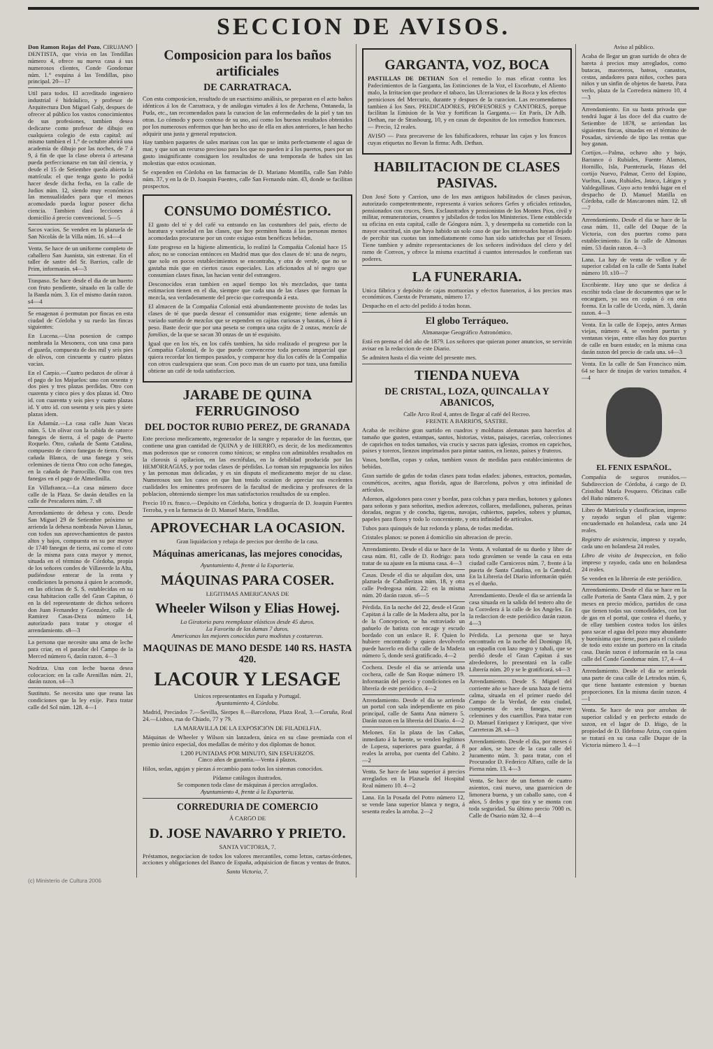SECCION DE AVISOS.
Don Ramon Rojas del Pozo. CIRUJANO DENTISTA, que vivia en las Tendillas número 4, ofrece su nueva casa á sus numerosos clientes, Conde Gondomar núm. 1.° esquina á las Tendillas, piso principal. 20—17
Util para todos. El acreditado ingeniero industrial é hidráulico, y profesor de Arquitectura Don Miguel Galy, despues de ofrecer al público los vastos conocimientos de sus profesiones, tambien desea dedicarse como profesor de dibujo en cualquiera colegio de esta capital: así mismo tambien el 1.° de octubre abrirá una academia de dibujo por las noches, de 7 á 9, á fin de que la clase obrera ó artesana pueda perfeccionarse en tan útil ciencia, y desde el 15 de Setiembre queda abierta la matrícula: el que tenga gusto lo podrá hacer desde dicha fecha, en la calle de Judios núm. 12, siendo muy económicas las mensualidades para que el menos acomodado pueda lograr poseer dicha ciencia. Tambien dará lecciones á domicilio á precio convencional. 5—5
Sacos vacios. Se venden en la plazuela de San Nicolás de la Villa núm. 16. s4—4
Venta. Se hace de un uniforme completo de caballero San Juanista, sin estrenar. En el taller de sastre del Sr. Barrios, calle de Prim, informarán. s4—3
Traspaso. Se hace desde el dia de un huerto con fruto pendiente, situado en la calle de la Banda núm. 3. En el mismo darán razon. s4—4
Se enagenan ó permutan por fincas en esta ciudad de Córdoba y su ruedo las fincas siguientes:
En Lucena.—Una posesion de campo nombrada la Mesonera, con una casa para el guarda, compuesta de dos mil y seis pies de olivos, con cincuenta y cuatro plazas vacias.
En el Carpio.—Cuatro pedazos de olivar á el pago de los Majuelos: uno con sesenta y dos pies y tres plazas perdidas. Otro con cuarenta y cinco pies y dos plazas id. Otro id. con cuarenta y seis pies y cuatro plazas id. Y otro id. con sesenta y seis pies y siete plazas idem.
En Adamúz.—La casa calle Juan Vacas núm. 5. Un olivar con la cabida de catorce fanegas de tierra, á el pago de Puerto Roquelo. Otro, cañada de Santa Catalina, compuesto de cinco fanegas de tierra. Otro, cañada Blanca, de una fanega y seis celemines de tierra Otro con ocho fanegas, en la cañada de Parrocillo. Otro con tres fanegas en el pago de Almedinilla.
En Villafranca.—La casa número doce calle de la Plaza. Se darán detalles en la calle de Pescadores núm. 7. s8
Arrendamiento de dehesa y coto. Desde San Miguel 29 de Setiembre próximo se arrienda la dehesa nombrada Navas Llanas, con todos sus aprovechamientos de pastos altos y bajos, compuesta en su por mayor de 1740 fanegas de tierra, así como el coto de la misma para caza mayor y menor, situada en el término de Córdoba, propia de los señores condes de Villaverde la Alta, pudiéndose enterar de la renta y condiciones la persona á quien le acomode, en las oficinas de S. S. establecidas en su casa habitacion calle del Gran Capitan, ó en la del representante de dichos señores don Juan Fernandez y Gonzalez, calle de Ramirez Casas-Deza número 14, autorizado para tratar y otorgar el arrendamiento. s8—3
La persona que necesite una ama de leche para criar, en el parador del Campo de la Merced número 6, darán razon. 4—3
Nodriza. Una con leche buena desea colocacion: en la calle Arenillas núm. 21, darán razon. s4—3
Sustituto. Se necesita uno que reuna las condiciones que la ley exije. Para tratar calle del Sol núm. 128. 4—1
Composicion para los baños artificiales
DE CARRATRACA.
Con esta composicion, resultado de un esactisimo análisis, se preparan en el acto baños idénticos á los de Carratraca, y de análogas virtudes á los de Archena, Ontaneda, la Puda, etc., tan recomendados para la curacion de las enfermedades de la piel y tan tas otras. Lo cómodo y poco costoso de su uso, así como los buenos resultados obtenidos por los numerosos enfermos que han hecho uso de ella en años anteriores, le han hecho adquirir una justa y general reputacion.
Hay tambien paquetes de sales marinas con las que se imita perfectamente el agua de mar, y que son un recurso precioso para los que no pueden ir á los puertos, pues por un gasto insignificante consiguen los resultados de una temporada de baños sin las molestias que estos ocasionan.
Se expenden en Córdoba en las farmacias de D. Mariano Montilla, calle San Pablo núm. 37, y en la de D. Joaquin Fuentes, calle San Fernando núm. 43, donde se facilitan prospectos.
CONSUMO DOMÉSTICO.
El gasto del té y del café va entrando en las costumbres del pais, efecto de baratura y variedad en las clases, que hoy permiten hasta á las personas menos acomodadas procurarse por un coste exiguo estas benéficas bebidas.
Este progreso en la higiene alimenticia, lo realizó la Compañia Colonial hace 15 años; no se conocian entónces en Madrid mas que dos clases de té: una de negro, que solo en pocos establecimientos se encontraba, y otra de verde, que no se gastaba más que en ciertos casos especiales. Los aficionados al té negro que consumian clases finas, las hacian venir del estrangero.
Desconocidos eran tambien en aquel tiempo los tés mezclados, que tanta estimacion tienen en el dia, siempre que cada una de las clases que forman la mezcla, sea verdaderamente del precio que corresponda á esta.
El almacen de la Compañia Colonial está abundantemente provisto de todas las clases de té que pueda desear el consumidor mas exigente; tiene además un variado surtido de mezclas que se espenden en cajitas curiosas y baratas, ó bien á peso. Baste decir que por una peseta se compra una cajita de 2 onzas, mezcla de familias, de la que se sacan 30 onzas de un té esquisito.
Igual que en los tés, en los cafés tambien, ha sido realizado el progreso por la Compañia Colonial, de lo que puede convencerse toda persona imparcial que quiera recordar los tiempos pasados, y comparar hoy dia los cafés de la Compañia con otros cualesquiera que sean. Con poco mas de un cuarto por taza, una familia obtiene un café de toda satisfaccion.
JARABE DE QUINA FERRUGINOSO
DEL DOCTOR RUBIO PEREZ, DE GRANADA
Este precioso medicamento, regenerador de la sangre y reparador de las fuerzas, que contiene una gran cantidad de QUINA y de HIERRO, es decir, de los medicamentos mas poderosos que se conocen como tónicos; se emplea con admirables resultados en la clorosis ú opilacion, en las escrófulas, en la debilidad producida por las HEMORRAGIAS, y por todas clases de pérdidas. Lo toman sin repugnancia los niños y las personas mas delicadas, y es sin disputa el medicamento mejor de su clase. Numerosos son los casos en que han tenido ocasion de apreciar sus escelentes cualidades los eminentes profesores de la facultad de medicina y profesores de la poblacion, obteniendo siempre los mas satisfactorios resultados de su empleo.
Precio 10 rs. frasco.—Depósito en Córdoba, botica y droguería de D. Joaquin Fuentes Terroba, y en la farmacia de D. Manuel Marin, Tendillas.
APROVECHAR LA OCASION.
Gran liquidacion y rebaja de precios por derribo de la casa.
Máquinas americanas, las mejores conocidas,
Ayuntamiento 4, frente á la Esparteria.
MÁQUINAS PARA COSER.
LEGITIMAS AMERICANAS DE
Wheeler Wilson y Elias Howej.
La Giratoria para reemplazar elásticos desde 45 duros.
La Favorita de las damas 7 duros.
Americanas las mejores conocidas para modistas y costureras.
MAQUINAS DE MANO DESDE 140 RS. HASTA 420.
LACOUR Y LESAGE
Unicos representantes en España y Portugal.
Ayuntamiento 4, Córdoba.
Madrid, Preciados 7.—Sevilla, Sierpes 8.—Barcelona, Plaza Real, 3.—Coruña, Real 24.—Lisboa, rua do Chiado, 77 y 79.
LA MARAVILLA DE LA EXPOSICION DE FILADELFIA.
Máquinas de Wheeler y Wilson sin lanzadera, única en su clase premiada con el premio único especial, dos medallas de mérito y dos diplomas de honor.
1.200 PUNTADAS POR MINUTO, SIN ESFUERZOS.
Cinco años de garantía.—Venta á plazos.
Hilos, sedas, agujas y piezas á recambio para todos los sistemas conocidos.
Pídanse catálogos ilustrados.
Se componen toda clase de máquinas á precios arreglados.
Ayuntamiento 4, frente á la Esparteria.
CORREDURIA DE COMERCIO
Á CARGO DE
D. JOSE NAVARRO Y PRIETO.
SANTA VICTORIA, 7.
Préstamos, negociacion de todos los valores mercantiles, como letras, cartas-órdenes, acciones y obligaciones del Banco de España, adquisicion de fincas y ventas de frutos.
Santa Victoria, 7.
GARGANTA, VOZ, BOCA
PASTILLAS DE DETHAN Son el remedio lo mas eficaz contra los Padecimientos de la Garganta, las Estinciones de la Voz, el Escorbuto, el Aliento malo, la Irritacion que produce el tabaco, las Ulceraciones de la Boca y los efectos perniciosos del Mercurio, durante y despues de la curacion. Las recomendamos tambien á los Snrs. PREDICADORES, PROFESORES y CANTORES, porque facilitan la Emision de la Voz y fortifican la Garganta.— En París, Dr Adh. Dethan, rue de Strasbourg, 10, y en casas de depositos de los remedios franceses.— Precio, 12 reales.
AVISO — Para precaverse de los falsificadores, rehusar las cajas y los frascos cuyas etiquetas no llevan la firma: Adh. Dethan.
HABILITACION DE CLASES PASIVAS.
Don José Soto y Carrion, uno de los mas antiguos habilitados de clases pasivas, autorizado competentemente, representa á varios señores Gefes y oficiales retirados, pensionados con cruces, Sres. Esclaustrados y pensionistas de los Montes Pios, civil y militar, remuneratorias, cesantes y jubilados de todos los Ministerios. Tiene establecida su oficina en esta capital, calle de Góngora núm. 3, y desempeña su cometido con la mayor esactitud, sin que haya habido un solo caso de que los interesados hayan dejado de percibir sus cuotas tan inmediatamente como han sido satisfechas por el Tesoro. Tiene tambien y admite representaciones de los señores individuos del clero y del ramo de Correos, y ofrece la misma exactitud á cuantos interesados le confieran sus poderes.
LA FUNERARIA.
Unica fábrica y depósito de cajas mortuorias y efectos funerarios, á los precios mas económicos. Cuesta de Peramato, número 17.
Despacho en el acto del pedido á todas horas.
El globo Terráqueo.
Almanaque Geográfico Astronómico.
Está en prensa el del año de 1879. Los señores que quieran poner anuncios, se servirán avisar en la redaccion de este Diario.
Se admiten hasta el dia veinte del presente mes.
TIENDA NUEVA
DE CRISTAL, LOZA, QUINCALLA Y ABANICOS,
Calle Arco Real 4, antes de llegar al café del Recreo.
FRENTE A BARRIOS, SASTRE.
Acaba de recibirse gran surtido en cuadros y molduras alemanas para hacerlos al tamaño que gusten, estampas, santos, historias, vistas, paisajes, cacerías, colecciones de caprichos en todos tamaños, via crucis y sacras para iglesias, cromos en caprichos, paises y toreros, lienzos imprimados para pintar santos, en lienzo, paises y fruteros.
Vasos, botellas, copas y cañas, tambien vasos de medidas para establecimientos de bebidas.
Gran surtido de gafas de todas clases para todas edades: jabones, estractos, pomadas, cosméticos, aceites, agua florida, agua de Barcelona, polvos y otra infinidad de artículos.
Adornos, algodones para coser y bordar, para colchas y para medias, botones y galones para señoras y para señoritas, medios aderezos, collares, medallones, pulseras, peinas doradas, negras y de concha, tigeras, navajas, cubiertos, papeles, sobres y plumas, papeles para flores y todo lo concerniente, y otra infinidad de artículos.
Tubos para quinqués de luz redonda y plana, de todas medidas.
Cristales planos: se ponen á domicilio sin alteracion de precio.
Arrendamiento. Desde el dia se hace de la casa núm. 81, calle de D. Rodrigo: para tratar de su ajuste en la misma casa. 4—3
Casas. Desde el dia se alquilan dos, una plazuela de Caballerizas núm. 18, y otra calle Pedregosa núm. 22: en la misma núm. 20 darán razon. s6—5
Pérdida. En la noche del 22, desde el Gran Capitan á la calle de la Madera alta, por la de la Concepcion, se ha estraviado un pañuelo de batista con encage y escudo bordado con un enlace R. F. Quien lo hubiere encontrado y quiera devolverlo puede hacerlo en dicha calle de la Madera número 5, donde será gratificado. 4—2
Cochera. Desde el dia se arrienda una cochera, calle de San Roque número 19. Informarán del precio y condiciones en la librería de este periódico. 4—2
Arrendamiento. Desde el dia se arrienda un portal con sala independiente en piso principal, calle de Santa Ana número 5. Darán razon en la libreria del Diario. 4—2
Melones. En la plaza de las Cañas, inmediato á la fuente, se venden legítimos de Lopera, superiores para guardar, á 8 reales la arroba, por cuenta del Cabito. 2—2
Venta. Se hace de lana superior á precios arreglados en la Plazuela del Hospital Real número 10. 4—2
Lana. En la Posada del Potro número 12, se vende lana superior blanca y negra, á sesenta reales la arroba. 2—2
Venta. A voluntad de su dueño y libre de todo gravámen se vende la casa en esta ciudad calle Carniceros núm. 7, frente á la puerta de Santa Catalina, en la Catedral. En la Libreria del Diario informarán quién es el dueño.
Arrendamiento. Desde el dia se arrienda la casa situada en la salida del testero alto de la Corredera á la calle de los Angeles. En la redaccion de este periódico darán razon. 4—3
Pérdida. La persona que se haya encontrado en la noche del Domingo 18, un espadin con lazo negro y tahali, que se perdió desde el Gran Capitan á sus alrededores, lo presentará en la calle Librería núm. 20 y se le gratificará. s4—3
Arrendamiento. Desde S. Miguel del corriente año se hace de una haza de tierra calma, situada en el primer ruedo del Campo de la Verdad, de esta ciudad, compuesta de seis fanegas, nueve celemines y dos cuartillos. Para tratar con D. Manuel Enriquez y Enriquez, que vive Carreteras 28. s4—3
Arrendamiento. Desde el dia, por meses ó por años, se hace de la casa calle del Juramento núm. 3: para tratar, con el Procurador D. Federico Alfaro, calle de la Pierna núm. 13. 4—3
Venta. Se hace de un faeton de cuatro asientos, casi nuevo, una guarnicion de limonera buena, y un caballo sano, con 4 años, 5 dedos y que tira y se monta con toda seguridad. Su último precio 7000 rs. Calle de Osario núm 32. 4—4
Aviso al público.
Acaba de llegar un gran surtido de obra de bareta á precios muy arreglados, como butacas, maceteros, bateas, canastos, cestas, andadores para niños, coches para niños y un sinfin de objetos de bareta. Para verlo, plaza de la Corredera número 10. 4—3
Arrendamiento. En su basta privada que tendrá lugar á las doce del dia cuatro de Setiembre de 1878, se arriendan las siguientes fincas, situadas en el término de Posadas, sirviendo de tipo las rentas que hoy ganan.
Cortijos.—Palma, ochavo alto y bajo, Barranco ó Rubiales, Fuente Alamos, Hornillo, Isla, Puentezuela, Hazas del cortijo Nuevo, Palmar, Cerro del Espino, Vueltas, Luna, Rubiales, Jataco, Látigos y Valdegallinas. Cuyo acto tendrá lugar en el despacho de D. Manuel Matilla en Córdoba, calle de Mascarones núm. 12. s8—7
Arrendamiento. Desde el dia se hace de la casa núm. 11, calle del Duque de la Victoria, con dos puertas como para establecimiento. En la calle de Almonas núm. 53 darán razon. 4—3
Lana. La hay de venta de vellon y de superior calidad en la calle de Santa Isabel número 10. s10—7
Escribiente. Hay uno que se dedica á escribir toda clase de documentos que se le encarguen, ya sea en copias ó en otra forma. En la calle de Uceda, núm. 3, darán razon. 4—3
Venta. En la calle de Espejo, antes Armas viejas, número 4, se venden puertas y ventanas viejas, entre ellas hay dos puertas de calle en buen estado; en la misma casa darán razon del precio de cada una. s4—3
Venta. En la calle de San Francisco núm. 64 se hace de tinajas de varios tamaños. 4—4
EL FENIX ESPAÑOL.
Compañia de seguros reunidos.—Subdireccion de Córdoba, á cargo de D. Cristóbal María Pesquero. Oficinas calle del Baño número 6.
Libro de Matrícula y clasificacion, impreso y rayado segun el plan vigente: encuadernado en holandesa, cada uno 24 reales.
Registro de asistencia, impreso y rayado, cada uno en holandesa 24 reales.
Libro de visita de Inspeccion, en folio impreso y rayado, cada uno en holandesa 24 reales.
Se venden en la libreria de este periódico.
Arrendamiento. Desde el dia se hace en la calle Porteria de Santa Clara núm. 2, y por meses en precio módico, partidos de casa que tienen todas sus comodidades, con luz de gas en el portal, que costea el dueño, y de ellay tambien costea todos los útiles para sacar el agua del pozo muy abundante y buenísima que tiene, pues para el cuidado de todo esto existe un portero en la citada casa. Darán razon é informarán en la casa calle del Conde Gondomar núm. 17, 4—4
Arrendamiento. Desde el dia se arrienda una parte de casa calle de Letrados núm. 6, que tiene bastante estension y buenas proporciones. En la misma darán razon. 4—1
Venta. Se hace de uva por arrobas de superior calidad y en perfecto estado de sazon, en el lagar de D. Iñigo, de la propiedad de D. Ildefonso Ariza, con quien se tratará en su casa calle Duque de la Victoria número 3. 4—1
(c) Ministerio de Cultura 2006